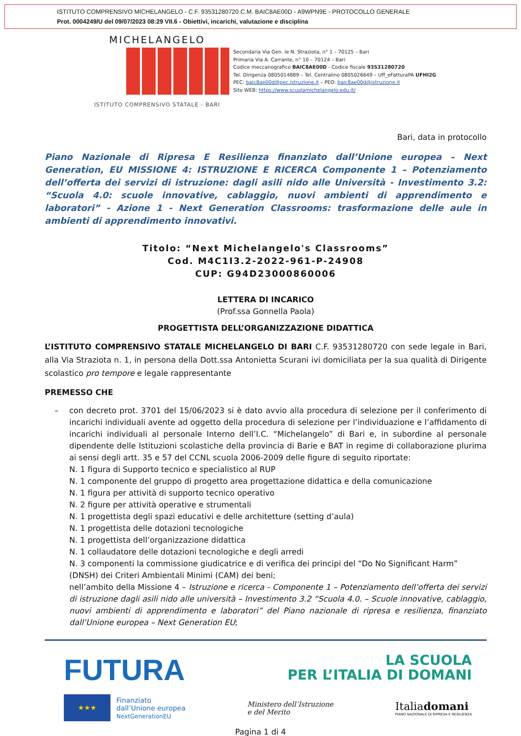ISTITUTO COMPRENSIVO MICHELANGELO - C.F. 93531280720 C.M. BAIC8AE00D - A9WPN9E - PROTOCOLLO GENERALE
Prot. 0004249/U del 09/07/2023 08:29 VII.6 - Obiettivi, incarichi, valutazione e disciplina
MICHELANGELO
ISTITUTO COMPRENSIVO STATALE - BARI
Secondaria Via Gen. le N. Straziota, n° 1 – 70125 – Bari
Primaria Via A. Carrante, n° 10 – 70124 – Bari
Codice meccanografico BAIC8AE00D - Codice fiscale 93531280720
Tel. Dirigenza 0805014889 – Tel. Centralino 0805026649 – Uff_eFatturaPA UFHI2G
PEC: baic8ae00d@pec.istruzione.it – PEO: baic8ae00d@istruzione.it
Sito WEB: https://www.scuolamichelangelo.edu.it/
Bari, data in protocollo
Piano Nazionale di Ripresa E Resilienza finanziato dall’Unione europea – Next Generation, EU MISSIONE 4: ISTRUZIONE E RICERCA Componente 1 – Potenziamento dell’offerta dei servizi di istruzione: dagli asili nido alle Università - Investimento 3.2: “Scuola 4.0: scuole innovative, cablaggio, nuovi ambienti di apprendimento e laboratori” - Azione 1 - Next Generation Classrooms: trasformazione delle aule in ambienti di apprendimento innovativi.
Titolo: “Next Michelangelo's Classrooms”
Cod. M4C1I3.2-2022-961-P-24908
CUP: G94D23000860006
LETTERA DI INCARICO
(Prof.ssa Gonnella Paola)
PROGETTISTA DELL’ORGANIZZAZIONE DIDATTICA
L’ISTITUTO COMPRENSIVO STATALE MICHELANGELO DI BARI C.F. 93531280720 con sede legale in Bari, alla Via Straziota n. 1, in persona della Dott.ssa Antonietta Scurani ivi domiciliata per la sua qualità di Dirigente scolastico pro tempore e legale rappresentante
PREMESSO CHE
–
con decreto prot. 3701 del 15/06/2023 si è dato avvio alla procedura di selezione per il conferimento di incarichi individuali avente ad oggetto della procedura di selezione per l’individuazione e l’affidamento di incarichi individuali al personale Interno dell’I.C. “Michelangelo” di Bari e, in subordine al personale dipendente delle Istituzioni scolastiche della provincia di Barie e BAT in regime di collaborazione plurima ai sensi degli artt. 35 e 57 del CCNL scuola 2006-2009 delle figure di seguito riportate:
N. 1 figura di Supporto tecnico e specialistico al RUP
N. 1 componente del gruppo di progetto area progettazione didattica e della comunicazione
N. 1 figura per attività di supporto tecnico operativo
N. 2 figure per attività operative e strumentali
N. 1 progettista degli spazi educativi e delle architetture (setting d’aula)
N. 1 progettista delle dotazioni tecnologiche
N. 1 progettista dell’organizzazione didattica
N. 1 collaudatore delle dotazioni tecnologiche e degli arredi
N. 3 componenti la commissione giudicatrice e di verifica dei principi del “Do No Significant Harm” (DNSH) dei Criteri Ambientali Minimi (CAM) dei beni;
nell’ambito della Missione 4 – Istruzione e ricerca - Componente 1 – Potenziamento dell’offerta dei servizi di istruzione dagli asili nido alle università – Investimento 3.2 “Scuola 4.0. – Scuole innovative, cablaggio, nuovi ambienti di apprendimento e laboratori” del Piano nazionale di ripresa e resilienza, finanziato dall’Unione europea – Next Generation EU;
FUTURA
LA SCUOLA
PER L’ITALIA DI DOMANI
★★★
Finanziato
dall’Unione europea
NextGenerationEU
Ministero dell’Istruzione
e del Merito
Italiadomani
PIANO NAZIONALE DI RIPRESA E RESILIENZA
Pagina 1 di 4